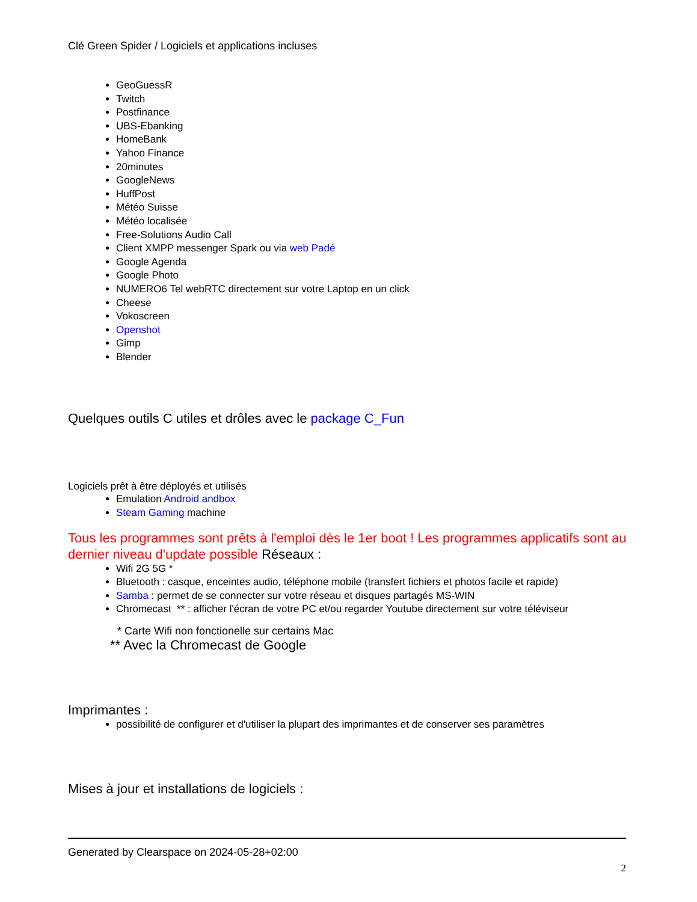Clé Green Spider / Logiciels et applications incluses
GeoGuessR
Twitch
Postfinance
UBS-Ebanking
HomeBank
Yahoo Finance
20minutes
GoogleNews
HuffPost
Météo Suisse
Météo localisée
Free-Solutions Audio Call
Client XMPP messenger Spark ou via web Padé
Google Agenda
Google Photo
NUMERO6 Tel webRTC directement sur votre Laptop en un click
Cheese
Vokoscreen
Openshot
Gimp
Blender
Quelques outils C utiles et drôles avec le package C_Fun
Logiciels prêt à être déployés et utilisés
Emulation Android andbox
Steam Gaming machine
Tous les programmes sont prêts à l'emploi dès le 1er boot ! Les programmes applicatifs sont au dernier niveau d'update possible Réseaux :
Wifi 2G 5G *
Bluetooth : casque, enceintes audio, téléphone mobile (transfert fichiers et photos facile et rapide)
Samba : permet de se connecter sur votre réseau et disques partagés MS-WIN
Chromecast ** : afficher l'écran de votre PC et/ou regarder Youtube directement sur votre téléviseur
* Carte Wifi non fonctionelle sur certains Mac
** Avec la Chromecast de Google
Imprimantes :
possibilité de configurer et d'utiliser la plupart des imprimantes et de conserver ses paramètres
Mises à jour et installations de logiciels :
Generated by Clearspace on 2024-05-28+02:00
2